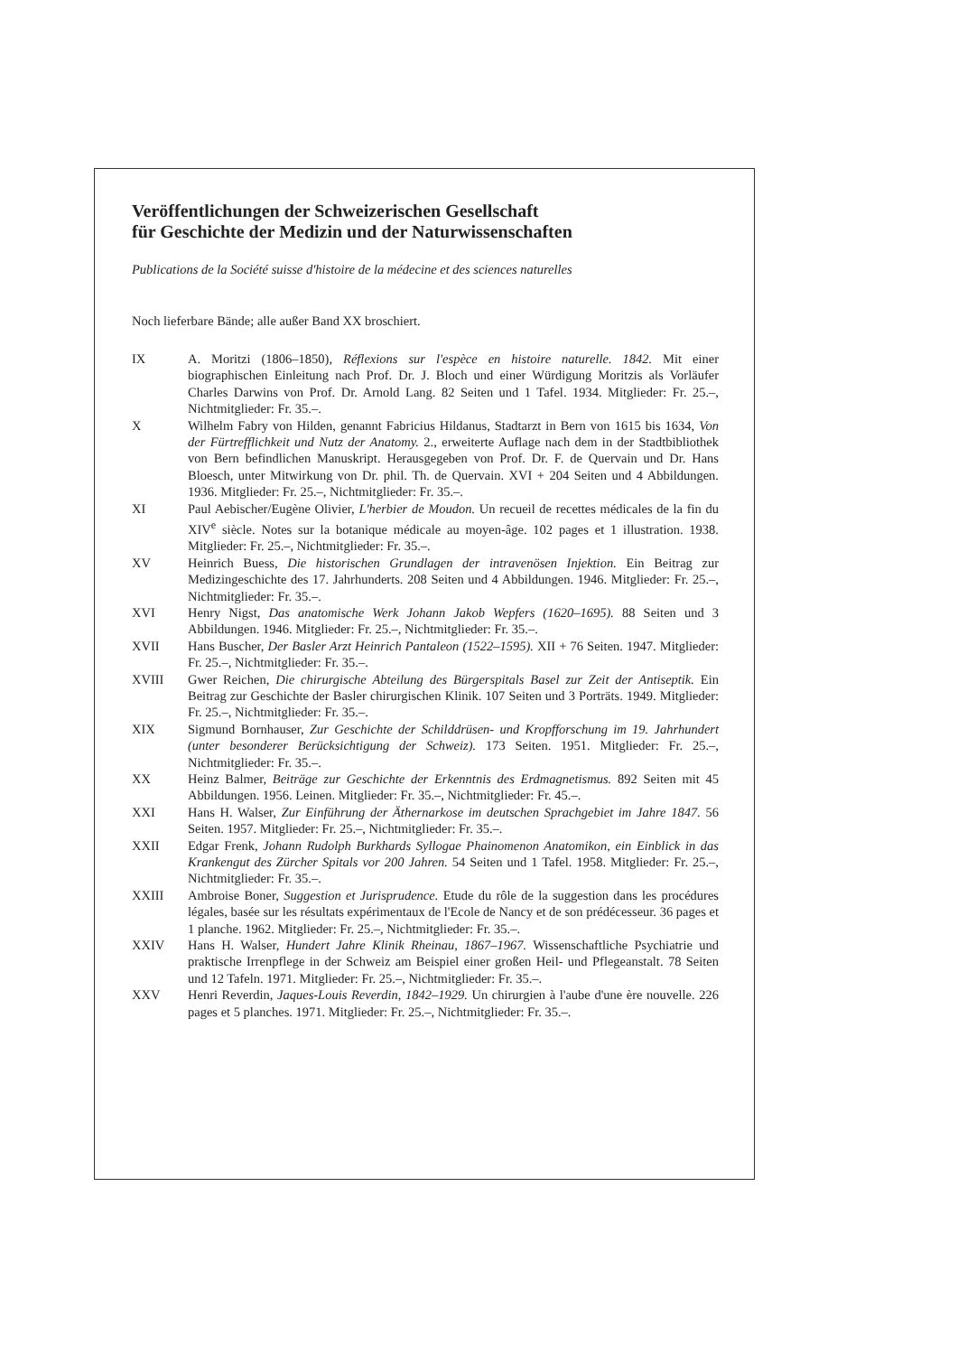Veröffentlichungen der Schweizerischen Gesellschaft
für Geschichte der Medizin und der Naturwissenschaften
Publications de la Société suisse d'histoire de la médecine et des sciences naturelles
Noch lieferbare Bände; alle außer Band XX broschiert.
IX A. Moritzi (1806–1850), Réflexions sur l'espèce en histoire naturelle. 1842. Mit einer biographischen Einleitung nach Prof. Dr. J. Bloch und einer Würdigung Moritzis als Vorläufer Charles Darwins von Prof. Dr. Arnold Lang. 82 Seiten und 1 Tafel. 1934. Mitglieder: Fr. 25.–, Nichtmitglieder: Fr. 35.–.
X Wilhelm Fabry von Hilden, genannt Fabricius Hildanus, Stadtarzt in Bern von 1615 bis 1634, Von der Fürtrefflichkeit und Nutz der Anatomy. 2., erweiterte Auflage nach dem in der Stadtbibliothek von Bern befindlichen Manuskript. Herausgegeben von Prof. Dr. F. de Quervain und Dr. Hans Bloesch, unter Mitwirkung von Dr. phil. Th. de Quervain. XVI + 204 Seiten und 4 Abbildungen. 1936. Mitglieder: Fr. 25.–, Nichtmitglieder: Fr. 35.–.
XI Paul Aebischer/Eugène Olivier, L'herbier de Moudon. Un recueil de recettes médicales de la fin du XIV<sup>e</sup> siècle. Notes sur la botanique médicale au moyen-âge. 102 pages et 1 illustration. 1938. Mitglieder: Fr. 25.–, Nichtmitglieder: Fr. 35.–.
XV Heinrich Buess, Die historischen Grundlagen der intravenösen Injektion. Ein Beitrag zur Medizingeschichte des 17. Jahrhunderts. 208 Seiten und 4 Abbildungen. 1946. Mitglieder: Fr. 25.–, Nichtmitglieder: Fr. 35.–.
XVI Henry Nigst, Das anatomische Werk Johann Jakob Wepfers (1620–1695). 88 Seiten und 3 Abbildungen. 1946. Mitglieder: Fr. 25.–, Nichtmitglieder: Fr. 35.–.
XVII Hans Buscher, Der Basler Arzt Heinrich Pantaleon (1522–1595). XII + 76 Seiten. 1947. Mitglieder: Fr. 25.–, Nichtmitglieder: Fr. 35.–.
XVIII Gwer Reichen, Die chirurgische Abteilung des Bürgerspitals Basel zur Zeit der Antiseptik. Ein Beitrag zur Geschichte der Basler chirurgischen Klinik. 107 Seiten und 3 Porträts. 1949. Mitglieder: Fr. 25.–, Nichtmitglieder: Fr. 35.–.
XIX Sigmund Bornhauser, Zur Geschichte der Schilddrüsen- und Kropfforschung im 19. Jahrhundert (unter besonderer Berücksichtigung der Schweiz). 173 Seiten. 1951. Mitglieder: Fr. 25.–, Nichtmitglieder: Fr. 35.–.
XX Heinz Balmer, Beiträge zur Geschichte der Erkenntnis des Erdmagnetismus. 892 Seiten mit 45 Abbildungen. 1956. Leinen. Mitglieder: Fr. 35.–, Nichtmitglieder: Fr. 45.–.
XXI Hans H. Walser, Zur Einführung der Äthernarkose im deutschen Sprachgebiet im Jahre 1847. 56 Seiten. 1957. Mitglieder: Fr. 25.–, Nichtmitglieder: Fr. 35.–.
XXII Edgar Frenk, Johann Rudolph Burkhards Syllogae Phainomenon Anatomikon, ein Einblick in das Krankengut des Zürcher Spitals vor 200 Jahren. 54 Seiten und 1 Tafel. 1958. Mitglieder: Fr. 25.–, Nichtmitglieder: Fr. 35.–.
XXIII Ambroise Boner, Suggestion et Jurisprudence. Etude du rôle de la suggestion dans les procédures légales, basée sur les résultats expérimentaux de l'Ecole de Nancy et de son prédécesseur. 36 pages et 1 planche. 1962. Mitglieder: Fr. 25.–, Nichtmitglieder: Fr. 35.–.
XXIV Hans H. Walser, Hundert Jahre Klinik Rheinau, 1867–1967. Wissenschaftliche Psychiatrie und praktische Irrenpflege in der Schweiz am Beispiel einer großen Heil- und Pflegeanstalt. 78 Seiten und 12 Tafeln. 1971. Mitglieder: Fr. 25.–, Nichtmitglieder: Fr. 35.–.
XXV Henri Reverdin, Jaques-Louis Reverdin, 1842–1929. Un chirurgien à l'aube d'une ère nouvelle. 226 pages et 5 planches. 1971. Mitglieder: Fr. 25.–, Nichtmitglieder: Fr. 35.–.